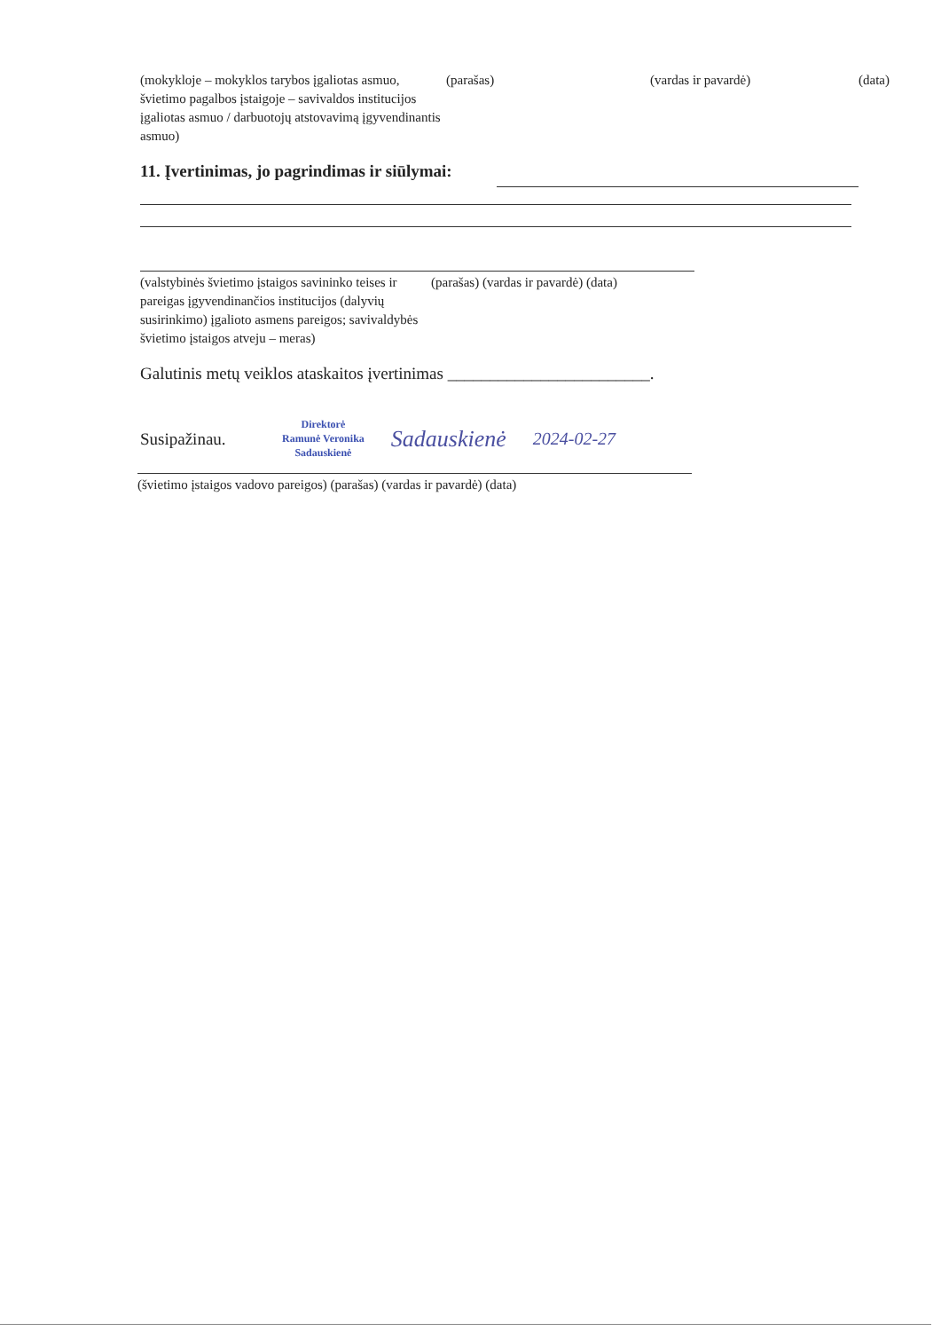(mokykloje – mokyklos tarybos įgaliotas asmuo, švietimo pagalbos įstaigoje – savivaldos institucijos įgaliotas asmuo / darbuotojų atstovavimą įgyvendinantis asmuo)
(parašas) (vardas ir pavardė) (data)
11. Įvertinimas, jo pagrindimas ir siūlymai:
(valstybinės švietimo įstaigos savininko teises ir pareigas įgyvendinančios institucijos (dalyvių susirinkimo) įgalioto asmens pareigos; savivaldybės švietimo įstaigos atveju – meras)
(parašas) (vardas ir pavardė) (data)
Galutinis metų veiklos ataskaitos įvertinimas ________________________.
Susipažinau.
Direktorė
Ramunė Veronika
Sadauskienė
Sadauskienė
2024-02-27
(švietimo įstaigos vadovo pareigos) (parašas) (vardas ir pavardė) (data)